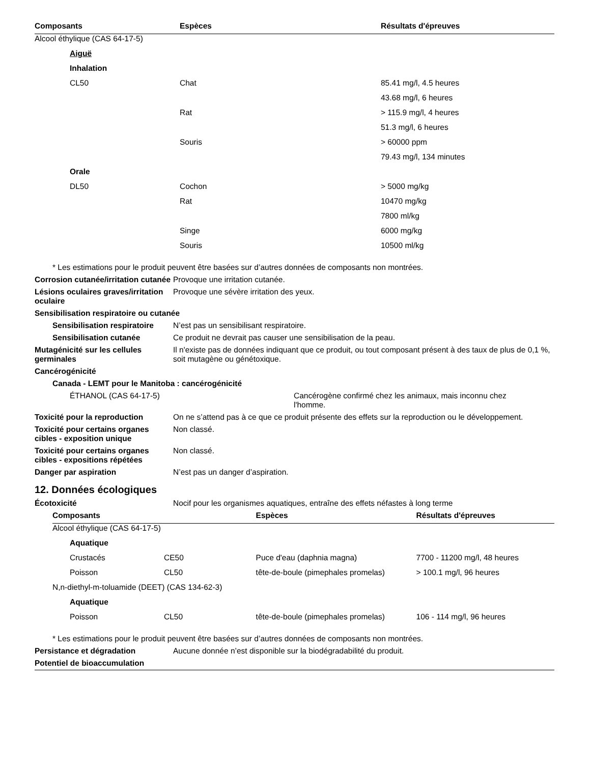| Composants | Espèces | Résultats d'épreuves |
| --- | --- | --- |
| Alcool éthylique (CAS 64-17-5) | | |
| Aiguë | | |
| Inhalation | | |
| CL50 | Chat | 85.41 mg/l, 4.5 heures |
| | | 43.68 mg/l, 6 heures |
| | Rat | > 115.9 mg/l, 4 heures |
| | | 51.3 mg/l, 6 heures |
| | Souris | > 60000 ppm |
| | | 79.43 mg/l, 134 minutes |
| Orale | | |
| DL50 | Cochon | > 5000 mg/kg |
| | Rat | 10470 mg/kg |
| | | 7800 ml/kg |
| | Singe | 6000 mg/kg |
| | Souris | 10500 ml/kg |
* Les estimations pour le produit peuvent être basées sur d’autres données de composants non montrées.
Corrosion cutanée/irritation cutanée
Provoque une irritation cutanée.
Lésions oculaires graves/irritation oculaire
Provoque une sévère irritation des yeux.
Sensibilisation respiratoire ou cutanée
Sensibilisation respiratoire
N’est pas un sensibilisant respiratoire.
Sensibilisation cutanée Ce produit ne devrait pas causer une sensibilisation de la peau.
Mutagénicité sur les cellules germinales
Il n'existe pas de données indiquant que ce produit, ou tout composant présent à des taux de plus de 0,1 %, soit mutagène ou génétoxique.
Cancérogénicité
Canada - LEMT pour le Manitoba : cancérogénicité
ÉTHANOL (CAS 64-17-5) Cancérogène confirmé chez les animaux, mais inconnu chez l'homme.
Toxicité pour la reproduction On ne s’attend pas à ce que ce produit présente des effets sur la reproduction ou le développement.
Toxicité pour certains organes cibles - exposition unique
Non classé.
Toxicité pour certains organes cibles - expositions répétées
Non classé.
Danger par aspiration N’est pas un danger d’aspiration.
12. Données écologiques
Écotoxicité Nocif pour les organismes aquatiques, entraîne des effets néfastes à long terme
| Composants | | Espèces | Résultats d'épreuves |
| --- | --- | --- | --- |
| Alcool éthylique (CAS 64-17-5) | | | |
| Aquatique | | | |
| Crustacés | CE50 | Puce d'eau (daphnia magna) | 7700 - 11200 mg/l, 48 heures |
| Poisson | CL50 | tête-de-boule (pimephales promelas) | > 100.1 mg/l, 96 heures |
| N,n-diethyl-m-toluamide (DEET) (CAS 134-62-3) | | | |
| Aquatique | | | |
| Poisson | CL50 | tête-de-boule (pimephales promelas) | 106 - 114 mg/l, 96 heures |
* Les estimations pour le produit peuvent être basées sur d’autres données de composants non montrées.
Persistance et dégradation Aucune donnée n’est disponible sur la biodégradabilité du produit.
Potentiel de bioaccumulation